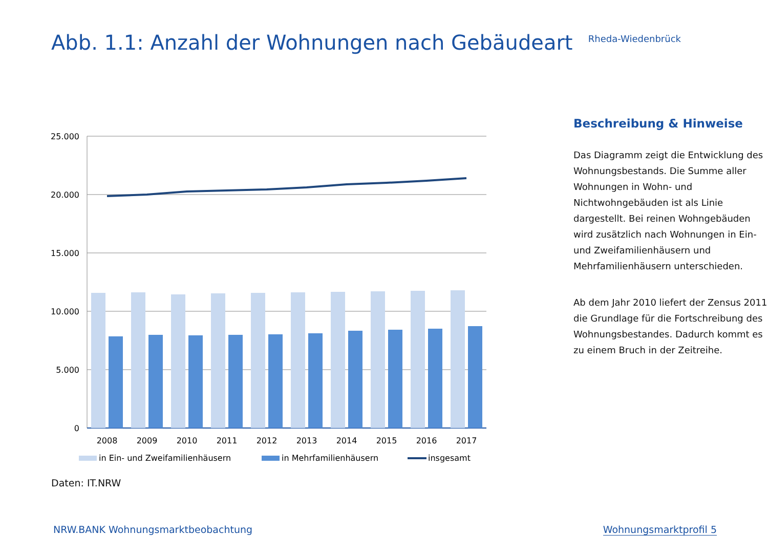Abb. 1.1: Anzahl der Wohnungen nach Gebäudeart
Rheda-Wiedenbrück
25.000
20.000
15.000
10.000
5.000
0
2008
2009
2010
2011
2012
2013
2014
2015
2016
2017
in Ein- und Zweifamilienhäusern
in Mehrfamilienhäusern
insgesamt
Beschreibung & Hinweise
Das Diagramm zeigt die Entwicklung des Wohnungsbestands. Die Summe aller Wohnungen in Wohn- und Nichtwohngebäuden ist als Linie dargestellt. Bei reinen Wohngebäuden wird zusätzlich nach Wohnungen in Ein- und Zweifamilienhäusern und Mehrfamilienhäusern unterschieden.
Ab dem Jahr 2010 liefert der Zensus 2011 die Grundlage für die Fortschreibung des Wohnungsbestandes. Dadurch kommt es zu einem Bruch in der Zeitreihe.
Daten: IT.NRW
NRW.BANK Wohnungsmarktbeobachtung Wohnungsmarktprofil 5